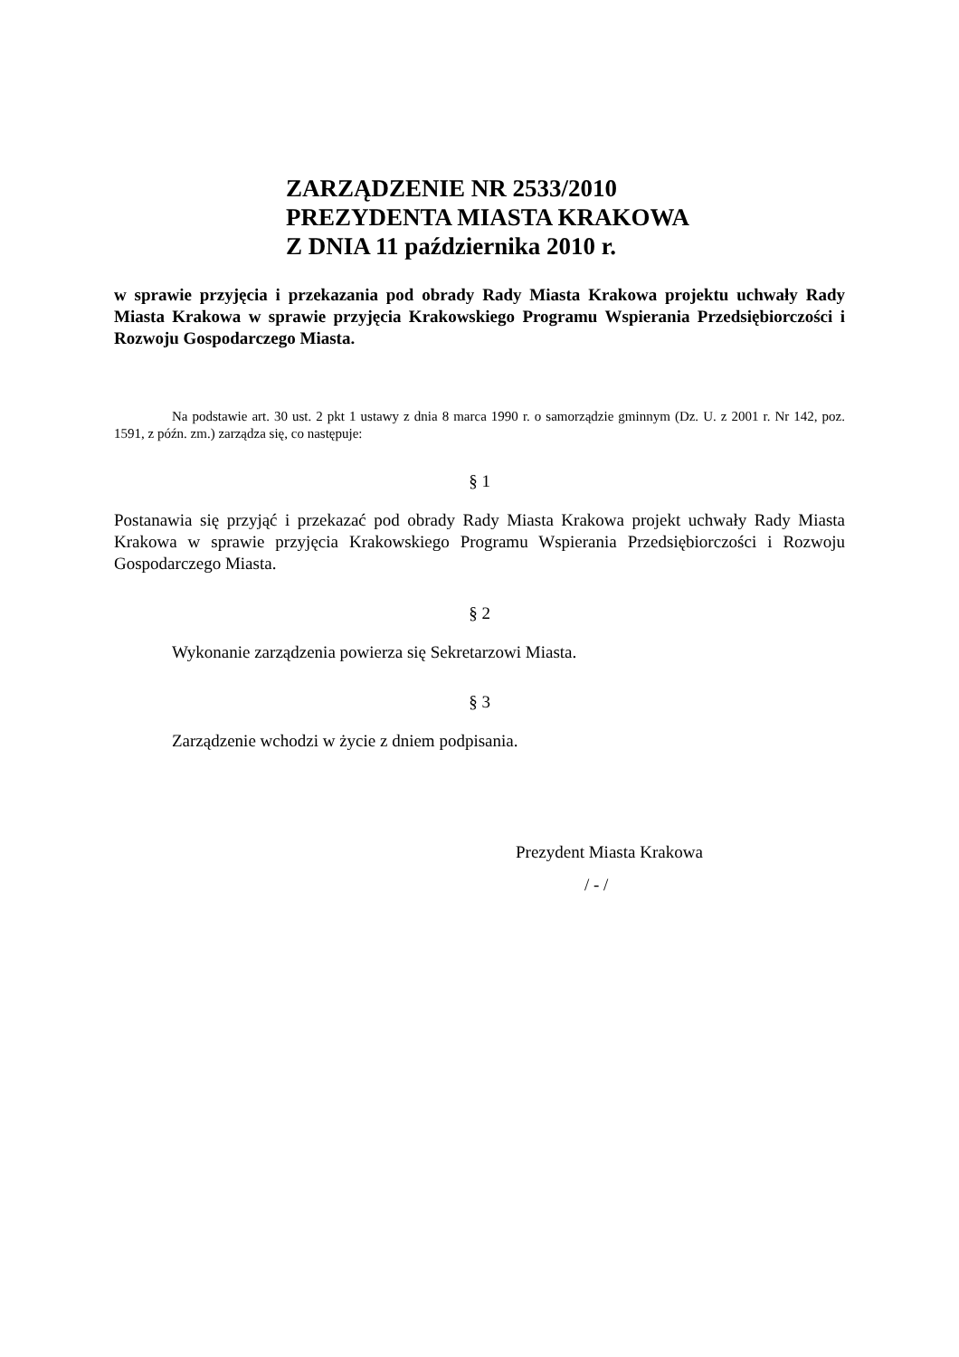ZARZĄDZENIE NR 2533/2010
PREZYDENTA MIASTA KRAKOWA
Z DNIA 11 października 2010 r.
w sprawie przyjęcia i przekazania pod obrady Rady Miasta Krakowa projektu uchwały Rady Miasta Krakowa w sprawie przyjęcia Krakowskiego Programu Wspierania Przedsiębiorczości i Rozwoju Gospodarczego Miasta.
Na podstawie art. 30 ust. 2 pkt 1 ustawy z dnia 8 marca 1990 r. o samorządzie gminnym (Dz. U. z 2001 r. Nr 142, poz. 1591, z późn. zm.) zarządza się, co następuje:
§ 1
Postanawia się przyjąć i przekazać pod obrady Rady Miasta Krakowa projekt uchwały Rady Miasta Krakowa w sprawie przyjęcia Krakowskiego Programu Wspierania Przedsiębiorczości i Rozwoju Gospodarczego Miasta.
§ 2
Wykonanie zarządzenia powierza się Sekretarzowi Miasta.
§ 3
Zarządzenie wchodzi w życie z dniem podpisania.
Prezydent Miasta Krakowa
/ - /